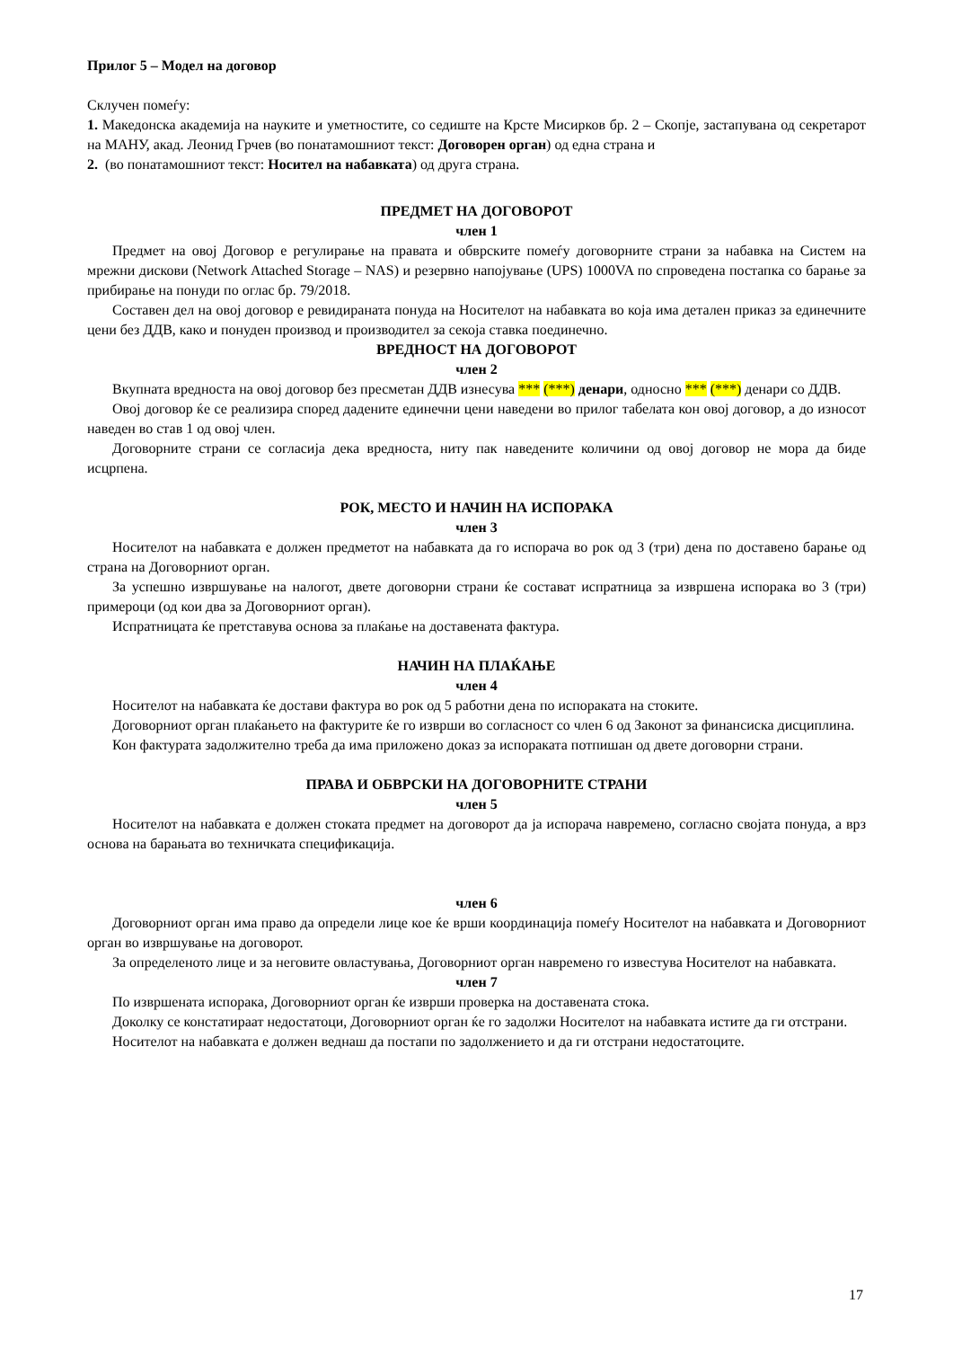Прилог 5 – Модел на договор
Склучен помеѓу:
1. Македонска академија на науките и уметностите, со седиште на Крсте Мисирков бр. 2 – Скопје, застапувана од секретарот на МАНУ, акад. Леонид Грчев (во понатамошниот текст: Договорен орган) од една страна и
2. (во понатамошниот текст: Носител на набавката) од друга страна.
ПРЕДМЕТ НА ДОГОВОРОТ
член 1
Предмет на овој Договор е регулирање на правата и обврските помеѓу договорните страни за набавка на Систем на мрежни дискови (Network Attached Storage – NAS) и резервно напојување (UPS) 1000VA по спроведена постапка со барање за прибирање на понуди по оглас бр. 79/2018.
Составен дел на овој договор е ревидираната понуда на Носителот на набавката во која има детален приказ за единечните цени без ДДВ, како и понуден производ и производител за секоја ставка поединечно.
ВРЕДНОСТ НА ДОГОВОРОТ
член 2
Вкупната вредноста на овој договор без пресметан ДДВ изнесува *** (***) денари, односно *** (***) денари со ДДВ.
Овој договор ќе се реализира според дадените единечни цени наведени во прилог табелата кон овој договор, а до износот наведен во став 1 од овој член.
Договорните страни се согласија дека вредноста, ниту пак наведените количини од овој договор не мора да биде исцрпена.
РОК, МЕСТО И НАЧИН НА ИСПОРАКА
член 3
Носителот на набавката е должен предметот на набавката да го испорача во рок од 3 (три) дена по доставено барање од страна на Договорниот орган.
За успешно извршување на налогот, двете договорни страни ќе состават испратница за извршена испорака во 3 (три) примероци (од кои два за Договорниот орган).
Испратницата ќе претставува основа за плаќање на доставената фактура.
НАЧИН НА ПЛАЌАЊЕ
член 4
Носителот на набавката ќе достави фактура во рок од 5 работни дена по испораката на стоките.
Договорниот орган плаќањето на фактурите ќе го изврши во согласност со член 6 од Законот за финансиска дисциплина.
Кон фактурата задолжително треба да има приложено доказ за испораката потпишан од двете договорни страни.
ПРАВА И ОБВРСКИ НА ДОГОВОРНИТЕ СТРАНИ
член 5
Носителот на набавката е должен стоката предмет на договорот да ја испорача навремено, согласно својата понуда, а врз основа на барањата во техничката спецификација.
член 6
Договорниот орган има право да определи лице кое ќе врши координација помеѓу Носителот на набавката и Договорниот орган во извршување на договорот.
За определеното лице и за неговите овластувања, Договорниот орган навремено го известува Носителот на набавката.
член 7
По извршената испорака, Договорниот орган ќе изврши проверка на доставената стока.
Доколку се констатираат недостатоци, Договорниот орган ќе го задолжи Носителот на набавката истите да ги отстрани.
Носителот на набавката е должен веднаш да постапи по задолжението и да ги отстрани недостатоците.
17